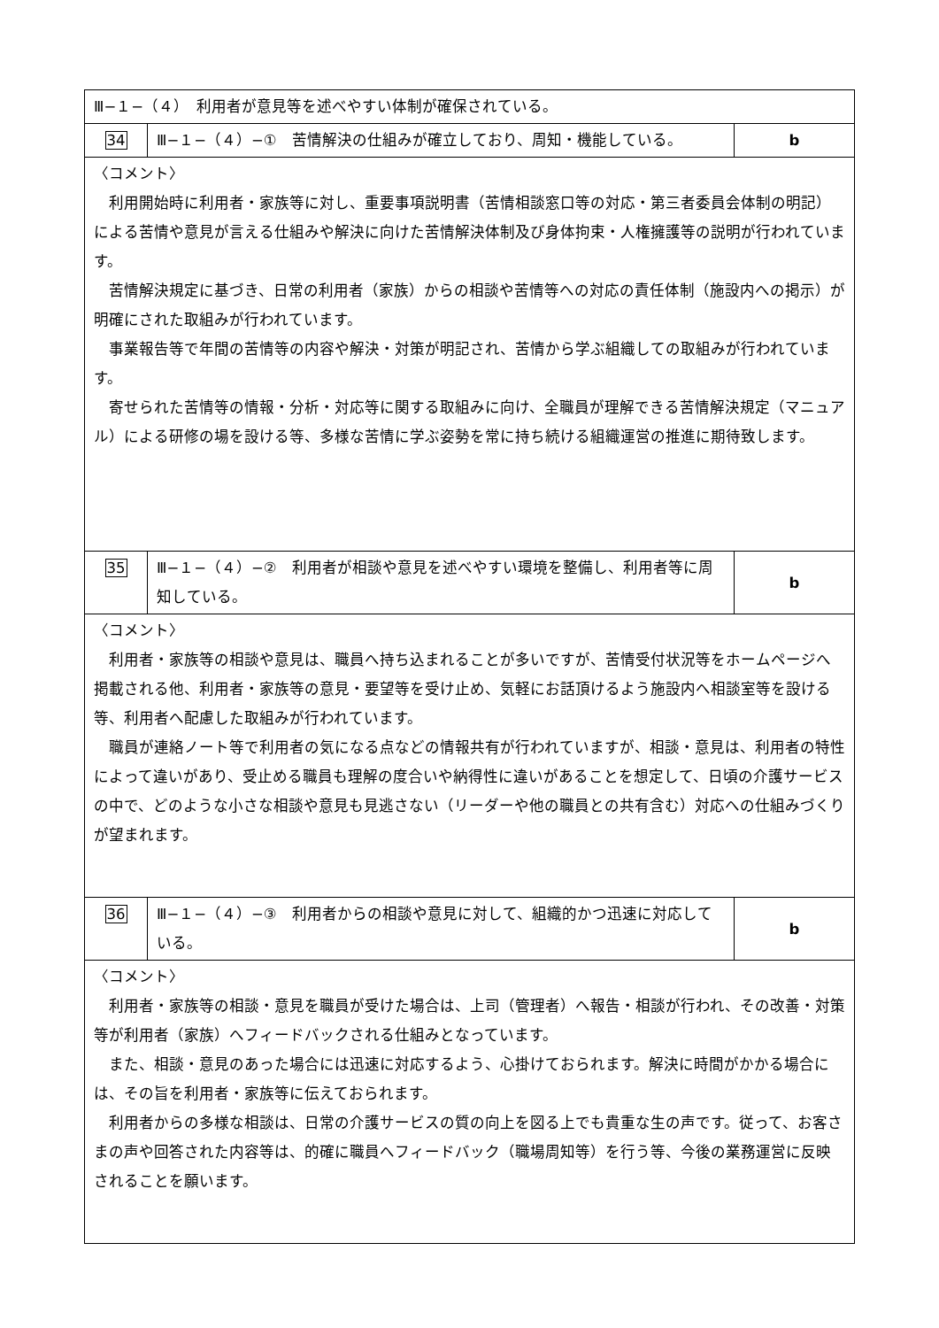| Ⅲ−１−（４） 利用者が意見等を述べやすい体制が確保されている。 | | |
| 34 | Ⅲ−１−（４）−① 苦情解決の仕組みが確立しており、周知・機能している。 | b |
| 〈コメント〉 利用開始時に利用者・家族等に対し、重要事項説明書（苦情相談窓口等の対応・第三者委員会体制の明記）による苦情や意見が言える仕組みや解決に向けた苦情解決体制及び身体拘束・人権擁護等の説明が行われています。 苦情解決規定に基づき、日常の利用者（家族）からの相談や苦情等への対応の責任体制（施設内への掲示）が明確にされた取組みが行われています。 事業報告等で年間の苦情等の内容や解決・対策が明記され、苦情から学ぶ組織しての取組みが行われています。 寄せられた苦情等の情報・分析・対応等に関する取組みに向け、全職員が理解できる苦情解決規定（マニュアル）による研修の場を設ける等、多様な苦情に学ぶ姿勢を常に持ち続ける組織運営の推進に期待致します。 | | |
| 35 | Ⅲ−１−（４）−② 利用者が相談や意見を述べやすい環境を整備し、利用者等に周知している。 | b |
| 〈コメント〉 利用者・家族等の相談や意見は、職員へ持ち込まれることが多いですが、苦情受付状況等をホームページへ掲載される他、利用者・家族等の意見・要望等を受け止め、気軽にお話頂けるよう施設内へ相談室等を設ける等、利用者へ配慮した取組みが行われています。 職員が連絡ノート等で利用者の気になる点などの情報共有が行われていますが、相談・意見は、利用者の特性によって違いがあり、受止める職員も理解の度合いや納得性に違いがあることを想定して、日頃の介護サービスの中で、どのような小さな相談や意見も見逃さない（リーダーや他の職員との共有含む）対応への仕組みづくりが望まれます。 | | |
| 36 | Ⅲ−１−（４）−③ 利用者からの相談や意見に対して、組織的かつ迅速に対応している。 | b |
| 〈コメント〉 利用者・家族等の相談・意見を職員が受けた場合は、上司（管理者）へ報告・相談が行われ、その改善・対策等が利用者（家族）へフィードバックされる仕組みとなっています。 また、相談・意見のあった場合には迅速に対応するよう、心掛けておられます。解決に時間がかかる場合には、その旨を利用者・家族等に伝えておられます。 利用者からの多様な相談は、日常の介護サービスの質の向上を図る上でも貴重な生の声です。従って、お客さまの声や回答された内容等は、的確に職員へフィードバック（職場周知等）を行う等、今後の業務運営に反映されることを願います。 | | |